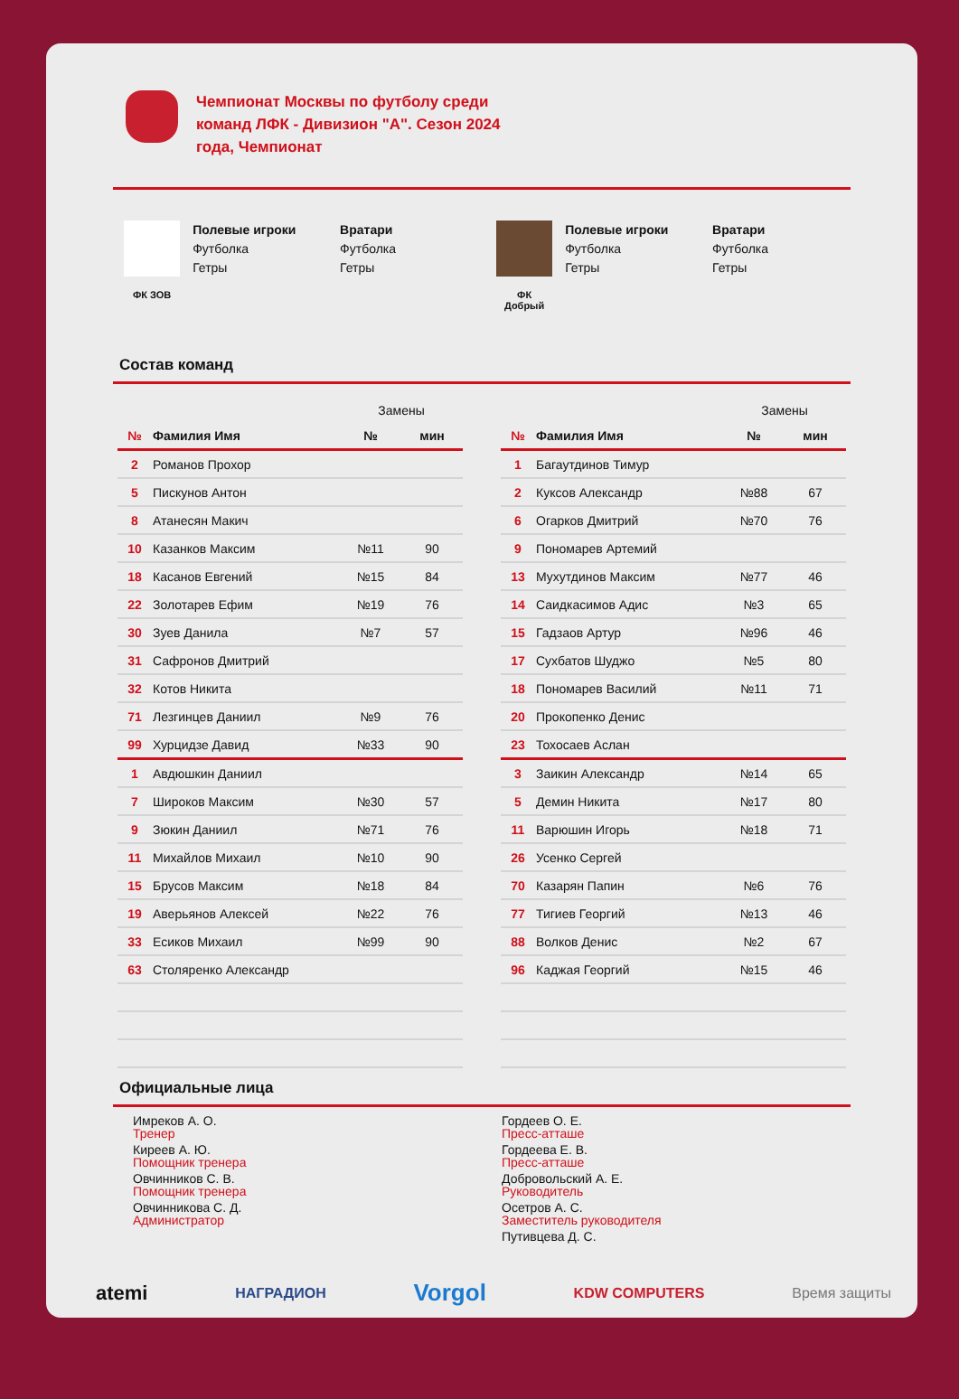Чемпионат Москвы по футболу среди команд ЛФК - Дивизион "А". Сезон 2024 года, Чемпионат
ФК ЗОВ
Полевые игроки
Футболка
Гетры
Вратари
Футболка
Гетры
ФК
Добрый
Полевые игроки
Футболка
Гетры
Вратари
Футболка
Гетры
Состав команд
| | | Замены | |
| № | Фамилия Имя | № | мин |
| 2 | Романов Прохор | | |
| 5 | Пискунов Антон | | |
| 8 | Атанесян Макич | | |
| 10 | Казанков Максим | №11 | 90 |
| 18 | Касанов Евгений | №15 | 84 |
| 22 | Золотарев Ефим | №19 | 76 |
| 30 | Зуев Данила | №7 | 57 |
| 31 | Сафронов Дмитрий | | |
| 32 | Котов Никита | | |
| 71 | Лезгинцев Даниил | №9 | 76 |
| 99 | Хурцидзе Давид | №33 | 90 |
| 1 | Авдюшкин Даниил | | |
| 7 | Широков Максим | №30 | 57 |
| 9 | Зюкин Даниил | №71 | 76 |
| 11 | Михайлов Михаил | №10 | 90 |
| 15 | Брусов Максим | №18 | 84 |
| 19 | Аверьянов Алексей | №22 | 76 |
| 33 | Есиков Михаил | №99 | 90 |
| 63 | Столяренко Александр | | |
| | | Замены | |
| № | Фамилия Имя | № | мин |
| 1 | Багаутдинов Тимур | | |
| 2 | Куксов Александр | №88 | 67 |
| 6 | Огарков Дмитрий | №70 | 76 |
| 9 | Пономарев Артемий | | |
| 13 | Мухутдинов Максим | №77 | 46 |
| 14 | Саидкасимов Адис | №3 | 65 |
| 15 | Гадзаов Артур | №96 | 46 |
| 17 | Сухбатов Шуджо | №5 | 80 |
| 18 | Пономарев Василий | №11 | 71 |
| 20 | Прокопенко Денис | | |
| 23 | Тохосаев Аслан | | |
| 3 | Заикин Александр | №14 | 65 |
| 5 | Демин Никита | №17 | 80 |
| 11 | Варюшин Игорь | №18 | 71 |
| 26 | Усенко Сергей | | |
| 70 | Казарян Папин | №6 | 76 |
| 77 | Тигиев Георгий | №13 | 46 |
| 88 | Волков Денис | №2 | 67 |
| 96 | Каджая Георгий | №15 | 46 |
Официальные лица
Имреков А. О.
Тренер
Киреев А. Ю.
Помощник тренера
Овчинников С. В.
Помощник тренера
Овчинникова С. Д.
Администратор
Гордеев О. Е.
Пресс-атташе
Гордеева Е. В.
Пресс-атташе
Добровольский А. Е.
Руководитель
Осетров А. С.
Заместитель руководителя
Путивцева Д. С.
atemi НАГРАДИОН Vorgol KDW COMPUTERS Время защиты